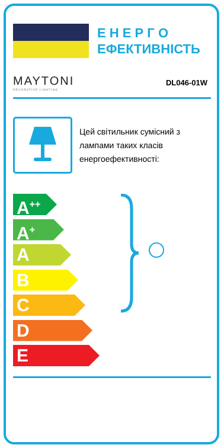Е Н Е Р Г О
ЕФЕКТИВНІСТЬ
MAYTONI
DECORATIVE LIGHTING
DL046-01W
Цей світильник сумісний з лампами таких класів енергоефективності:
A<sup>++</sup>
A<sup>+</sup>
A
B
C
D
E